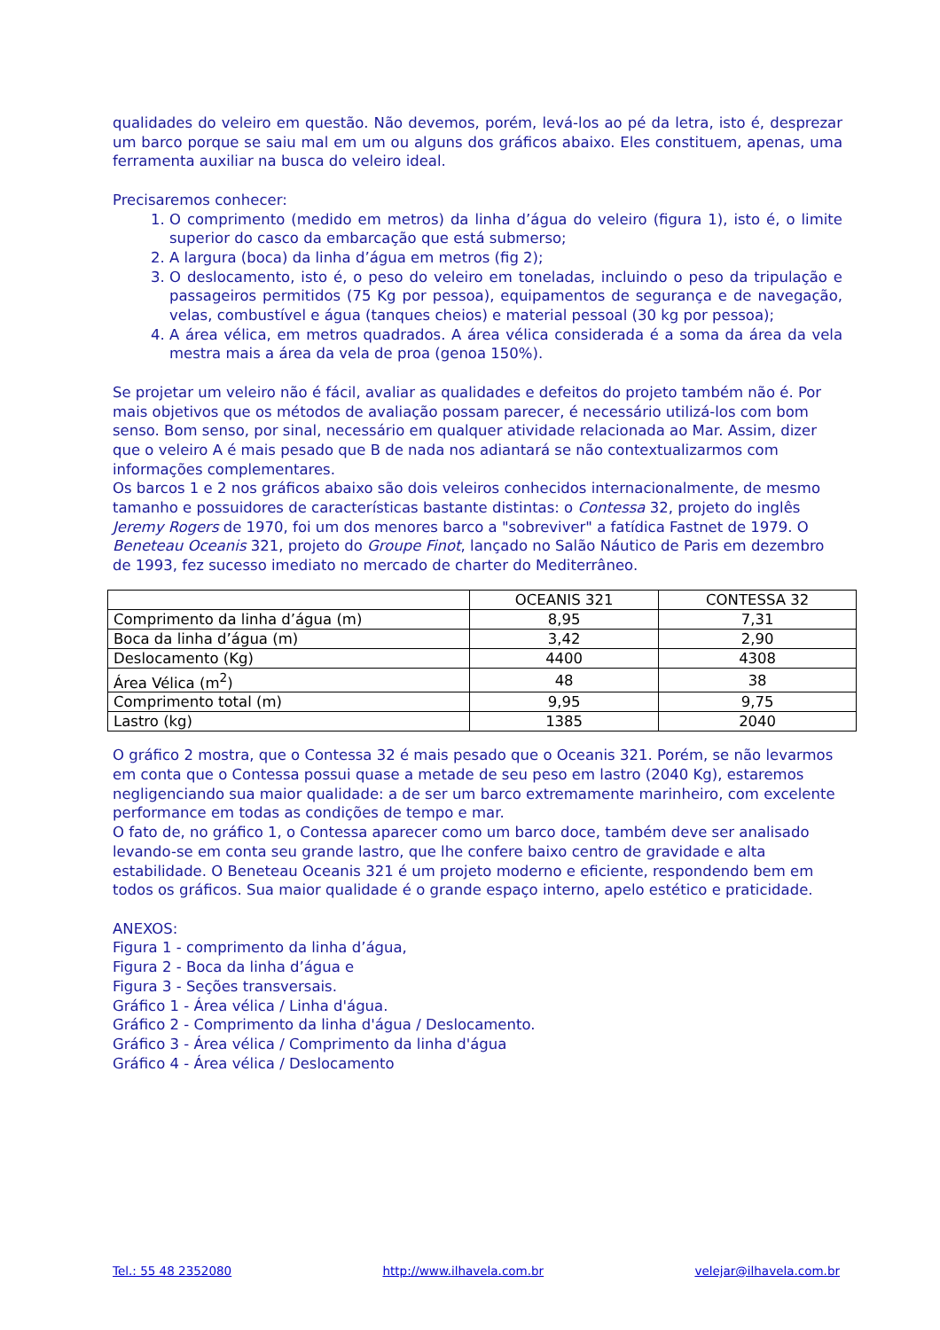qualidades do veleiro em questão. Não devemos, porém, levá-los ao pé da letra, isto é, desprezar um barco porque se saiu mal em um ou alguns dos gráficos abaixo. Eles constituem, apenas, uma ferramenta auxiliar na busca do veleiro ideal.
Precisaremos conhecer:
1. O comprimento (medido em metros) da linha d’água do veleiro (figura 1), isto é, o limite superior do casco da embarcação que está submerso;
2. A largura (boca) da linha d’água em metros (fig 2);
3. O deslocamento, isto é, o peso do veleiro em toneladas, incluindo o peso da tripulação e passageiros permitidos (75 Kg por pessoa), equipamentos de segurança e de navegação, velas, combustível e água (tanques cheios) e material pessoal (30 kg por pessoa);
4. A área vélica, em metros quadrados. A área vélica considerada é a soma da área da vela mestra mais a área da vela de proa (genoa 150%).
Se projetar um veleiro não é fácil, avaliar as qualidades e defeitos do projeto também não é. Por mais objetivos que os métodos de avaliação possam parecer, é necessário utilizá-los com bom senso. Bom senso, por sinal, necessário em qualquer atividade relacionada ao Mar. Assim, dizer que o veleiro A é mais pesado que B de nada nos adiantará se não contextualizarmos com informações complementares.
Os barcos 1 e 2 nos gráficos abaixo são dois veleiros conhecidos internacionalmente, de mesmo tamanho e possuidores de características bastante distintas: o Contessa 32, projeto do inglês Jeremy Rogers de 1970, foi um dos menores barco a "sobreviver" a fatídica Fastnet de 1979. O Beneteau Oceanis 321, projeto do Groupe Finot, lançado no Salão Náutico de Paris em dezembro de 1993, fez sucesso imediato no mercado de charter do Mediterrâneo.
| | OCEANIS 321 | CONTESSA 32 |
| Comprimento da linha d’água (m) | 8,95 | 7,31 |
| Boca da linha d’água (m) | 3,42 | 2,90 |
| Deslocamento (Kg) | 4400 | 4308 |
| Área Vélica (m<sup>2</sup>) | 48 | 38 |
| Comprimento total (m) | 9,95 | 9,75 |
| Lastro (kg) | 1385 | 2040 |
O gráfico 2 mostra, que o Contessa 32 é mais pesado que o Oceanis 321. Porém, se não levarmos em conta que o Contessa possui quase a metade de seu peso em lastro (2040 Kg), estaremos negligenciando sua maior qualidade: a de ser um barco extremamente marinheiro, com excelente performance em todas as condições de tempo e mar.
O fato de, no gráfico 1, o Contessa aparecer como um barco doce, também deve ser analisado levando-se em conta seu grande lastro, que lhe confere baixo centro de gravidade e alta estabilidade. O Beneteau Oceanis 321 é um projeto moderno e eficiente, respondendo bem em todos os gráficos. Sua maior qualidade é o grande espaço interno, apelo estético e praticidade.
ANEXOS:
Figura 1 - comprimento da linha d’água,
Figura 2 - Boca da linha d’água e
Figura 3 - Seções transversais.
Gráfico 1 - Área vélica / Linha d'água.
Gráfico 2 - Comprimento da linha d'água / Deslocamento.
Gráfico 3 - Área vélica / Comprimento da linha d'água
Gráfico 4 - Área vélica / Deslocamento
Tel.: 55 48 2352080 http://www.ilhavela.com.br velejar@ilhavela.com.br